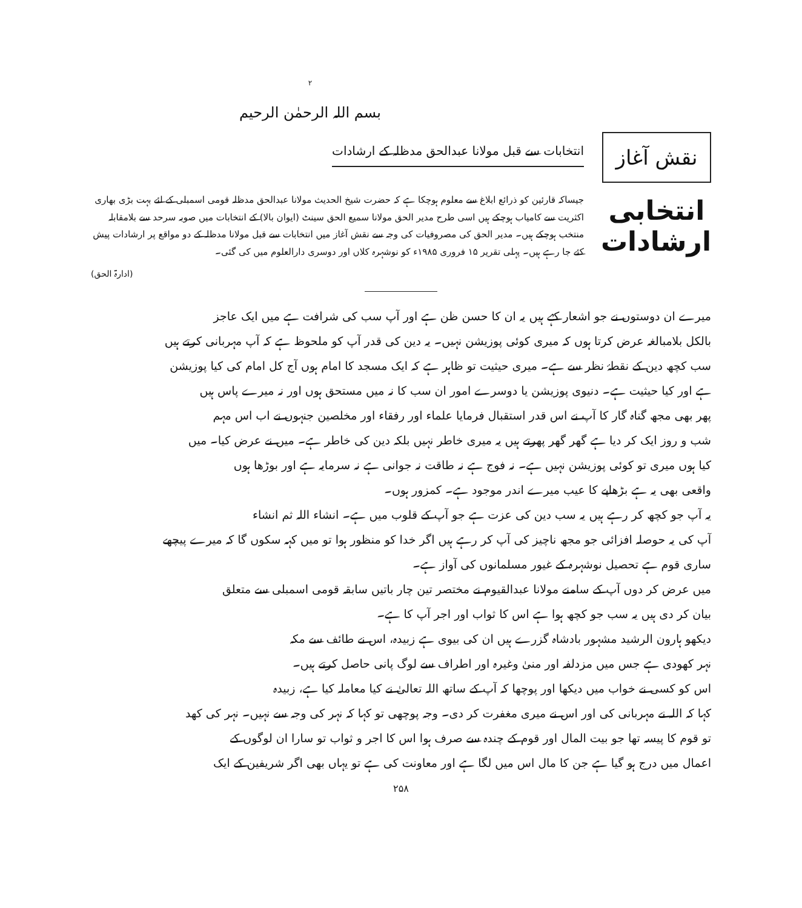۲
بسم اللہ الرحمٰن الرحیم
نقش آغاز
انتخابی ارشادات
انتخابات سے قبل مولانا عبدالحق مدظلہ کے ارشادات
جیساکہ قارئین کو ذرائع ابلاغ سے معلوم ہوچکا ہے کہ حضرت شیخ الحدیث مولانا عبدالحق مدظلہ قومی اسمبلی کے لئے بہت بڑی بھاری اکثریت سے کامیاب ہوچکے ہیں اسی طرح مدیر الحق مولانا سمیع الحق سینٹ (ایوان بالا) کے انتخابات میں صوبہ سرحد سے بلامقابلہ منتخب ہوچکے ہیں۔ مدیر الحق کی مصروفیات کی وجہ سے نقش آغاز میں انتخابات سے قبل مولانا مدظلہ کے دو مواقع پر ارشادات پیش کئے جا رہے ہیں۔ پہلی تقریر ۱۵ فروری ۱۹۸۵ء کو نوشہرہ کلاں اور دوسری دارالعلوم میں کی گئی۔
(ادارۃ الحق)
میرے ان دوستوں نے جو اشعار کہے ہیں یہ ان کا حسن ظن ہے اور آپ سب کی شرافت ہے میں ایک عاجز
بالکل بلامبالغہ عرض کرتا ہوں کہ میری کوئی پوزیشن نہیں۔ یہ دین کی قدر آپ کو ملحوظ ہے کہ آپ مہربانی کرتے ہیں
سب کچھ دین کے نقطۂ نظر سے ہے۔ میری حیثیت تو ظاہر ہے کہ ایک مسجد کا امام ہوں آج کل امام کی کیا پوزیشن
ہے اور کیا حیثیت ہے۔ دنیوی پوزیشن یا دوسرے امور ان سب کا نہ میں مستحق ہوں اور نہ میرے پاس ہیں
پھر بھی مجھ گناہ گار کا آپ نے اس قدر استقبال فرمایا علماء اور رفقاء اور مخلصین جنہوں نے اب اس مہم
شب و روز ایک کر دیا ہے گھر گھر پھرتے ہیں یہ میری خاطر نہیں بلکہ دین کی خاطر ہے۔ میں نے عرض کیا۔ میں
کیا ہوں میری تو کوئی پوزیشن نہیں ہے۔ نہ فوج ہے نہ طاقت نہ جوانی ہے نہ سرمایہ ہے اور بوڑھا ہوں
واقعی بھی یہ ہے بڑھاپے کا عیب میرے اندر موجود ہے۔ کمزور ہوں۔
یہ آپ جو کچھ کر رہے ہیں یہ سب دین کی عزت ہے جو آپ کے قلوب میں ہے۔ انشاء اللہ ثم انشاء
آپ کی یہ حوصلہ افزائی جو مجھ ناچیز کی آپ کر رہے ہیں اگر خدا کو منظور ہوا تو میں کہہ سکوں گا کہ میرے پیچھے
ساری قوم ہے تحصیل نوشہرہ کے غیور مسلمانوں کی آواز ہے۔
میں عرض کر دوں آپ کے سامنے مولانا عبدالقیوم نے مختصر تین چار باتیں سابقہ قومی اسمبلی سے متعلق
بیان کر دی ہیں یہ سب جو کچھ ہوا ہے اس کا ثواب اور اجر آپ کا ہے۔
دیکھو ہارون الرشید مشہور بادشاہ گزرے ہیں ان کی بیوی ہے زبیدہ، اس نے طائف سے مکہ
نہر کھودی ہے جس میں مزدلفہ اور منیٰ وغیرہ اور اطراف سے لوگ پانی حاصل کرتے ہیں۔
اس کو کسی نے خواب میں دیکھا اور پوچھا کہ آپ کے ساتھ اللہ تعالیٰ نے کیا معاملہ کیا ہے، زبیدہ
کہا کہ اللہ نے مہربانی کی اور اس نے میری مغفرت کر دی۔ وجہ پوچھی تو کہا کہ نہر کی وجہ سے نہیں۔ نہر کی کھد
تو قوم کا پیسہ تھا جو بیت المال اور قوم کے چندہ سے صرف ہوا اس کا اجر و ثواب تو سارا ان لوگوں کے
اعمال میں درج ہو گیا ہے جن کا مال اس میں لگا ہے اور معاونت کی ہے تو یہاں بھی اگر شریفین کے ایک
۲۵۸